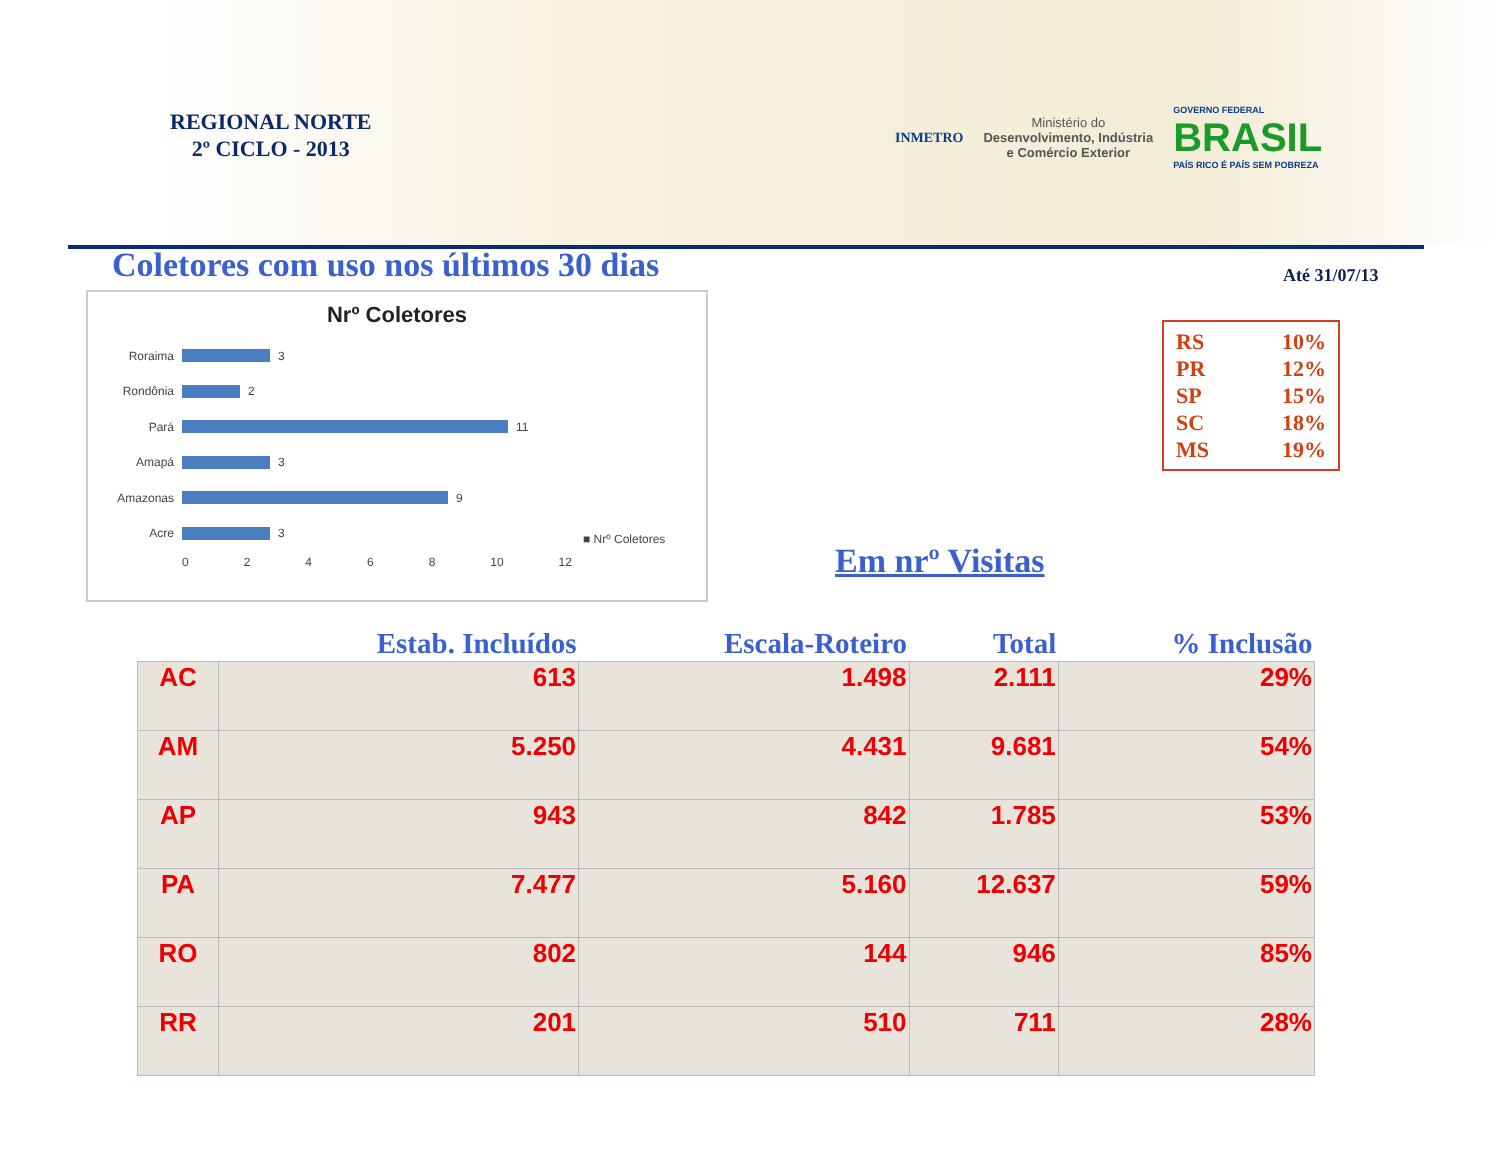REGIONAL NORTE
2º CICLO - 2013
INMETRO
Ministério do
Desenvolvimento, Indústria
e Comércio Exterior
GOVERNO FEDERAL
BRASIL
PAÍS RICO É PAÍS SEM POBREZA
Coletores com uso nos últimos 30 dias
Até 31/07/13
Nrº Coletores
Roraima 3
Rondônia 2
Pará 11
Amapá 3
Amazonas 9
Acre 3
02468 10 12
■ Nrº Coletores
RS 10%
PR 12%
SP 15%
SC 18%
MS 19%
Em nrº Visitas
| | Estab. Incluídos | Escala-Roteiro | Total | % Inclusão |
| --- | --- | --- | --- | --- |
| AC | 613 | 1.498 | 2.111 | 29% |
| AM | 5.250 | 4.431 | 9.681 | 54% |
| AP | 943 | 842 | 1.785 | 53% |
| PA | 7.477 | 5.160 | 12.637 | 59% |
| RO | 802 | 144 | 946 | 85% |
| RR | 201 | 510 | 711 | 28% |